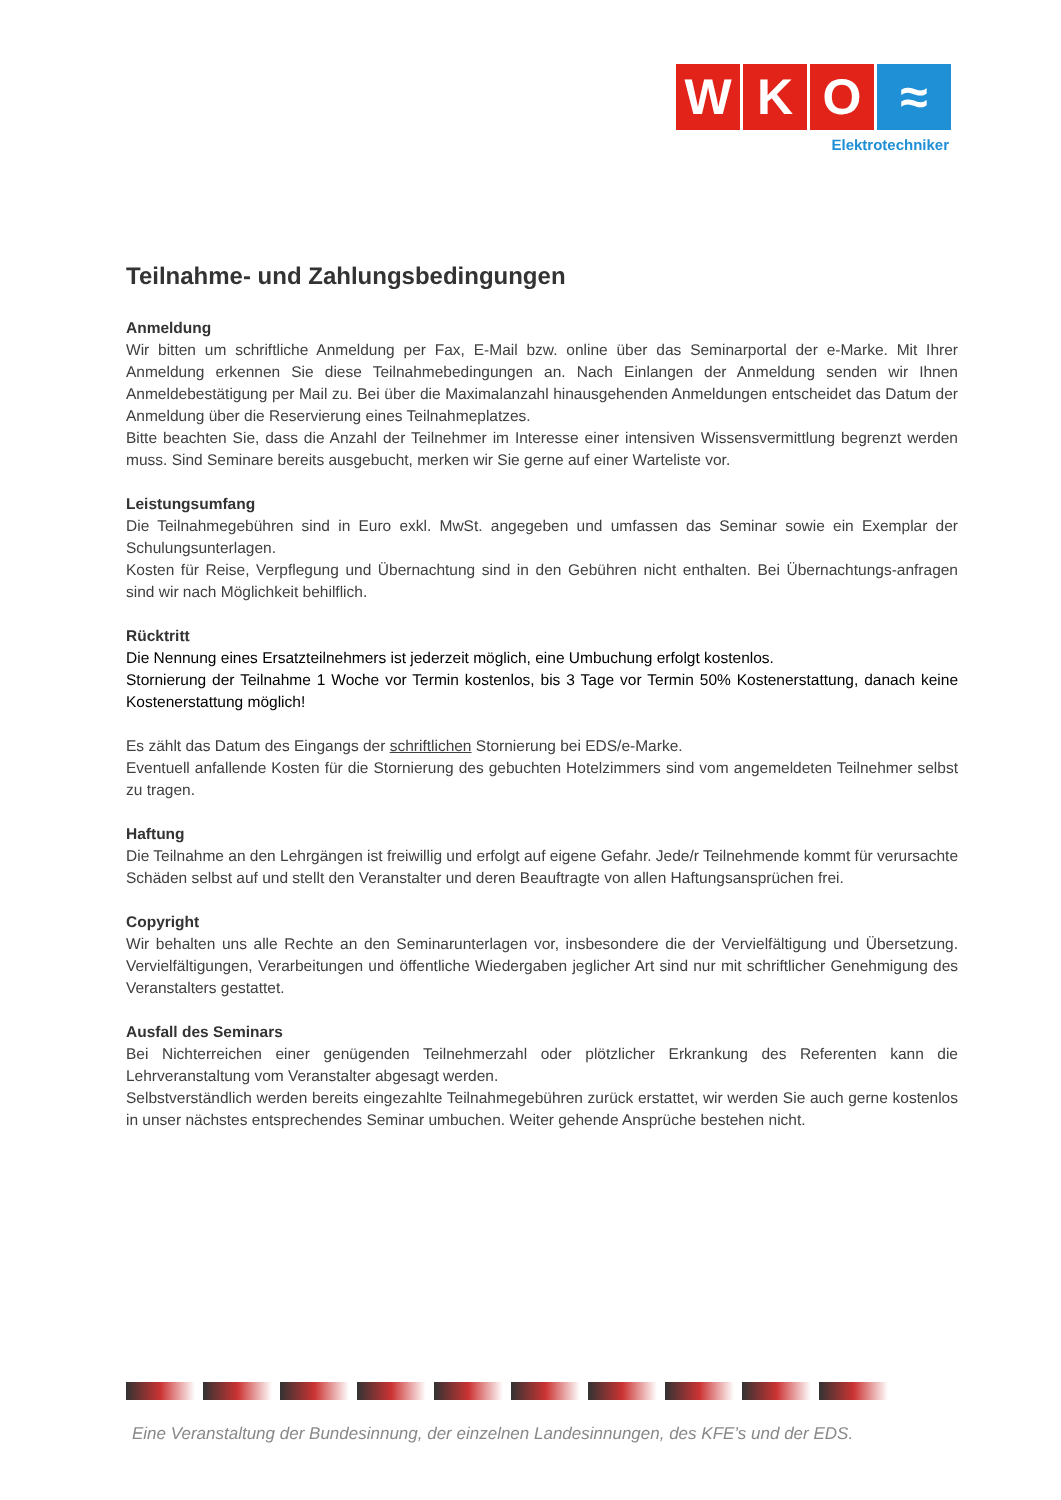W K O ≈
Elektrotechniker
Teilnahme- und Zahlungsbedingungen
Anmeldung
Wir bitten um schriftliche Anmeldung per Fax, E-Mail bzw. online über das Seminarportal der e-Marke. Mit Ihrer Anmeldung erkennen Sie diese Teilnahmebedingungen an. Nach Einlangen der Anmeldung senden wir Ihnen Anmeldebestätigung per Mail zu. Bei über die Maximalanzahl hinausgehenden Anmeldungen entscheidet das Datum der Anmeldung über die Reservierung eines Teilnahmeplatzes.
Bitte beachten Sie, dass die Anzahl der Teilnehmer im Interesse einer intensiven Wissensvermittlung begrenzt werden muss. Sind Seminare bereits ausgebucht, merken wir Sie gerne auf einer Warteliste vor.
Leistungsumfang
Die Teilnahmegebühren sind in Euro exkl. MwSt. angegeben und umfassen das Seminar sowie ein Exemplar der Schulungsunterlagen.
Kosten für Reise, Verpflegung und Übernachtung sind in den Gebühren nicht enthalten. Bei Übernachtungs-anfragen sind wir nach Möglichkeit behilflich.
Rücktritt
Die Nennung eines Ersatzteilnehmers ist jederzeit möglich, eine Umbuchung erfolgt kostenlos.
Stornierung der Teilnahme 1 Woche vor Termin kostenlos, bis 3 Tage vor Termin 50% Kostenerstattung, danach keine Kostenerstattung möglich!
Es zählt das Datum des Eingangs der schriftlichen Stornierung bei EDS/e-Marke.
Eventuell anfallende Kosten für die Stornierung des gebuchten Hotelzimmers sind vom angemeldeten Teilnehmer selbst zu tragen.
Haftung
Die Teilnahme an den Lehrgängen ist freiwillig und erfolgt auf eigene Gefahr. Jede/r Teilnehmende kommt für verursachte Schäden selbst auf und stellt den Veranstalter und deren Beauftragte von allen Haftungsansprüchen frei.
Copyright
Wir behalten uns alle Rechte an den Seminarunterlagen vor, insbesondere die der Vervielfältigung und Übersetzung. Vervielfältigungen, Verarbeitungen und öffentliche Wiedergaben jeglicher Art sind nur mit schriftlicher Genehmigung des Veranstalters gestattet.
Ausfall des Seminars
Bei Nichterreichen einer genügenden Teilnehmerzahl oder plötzlicher Erkrankung des Referenten kann die Lehrveranstaltung vom Veranstalter abgesagt werden.
Selbstverständlich werden bereits eingezahlte Teilnahmegebühren zurück erstattet, wir werden Sie auch gerne kostenlos in unser nächstes entsprechendes Seminar umbuchen. Weiter gehende Ansprüche bestehen nicht.
Eine Veranstaltung der Bundesinnung, der einzelnen Landesinnungen, des KFE’s und der EDS.